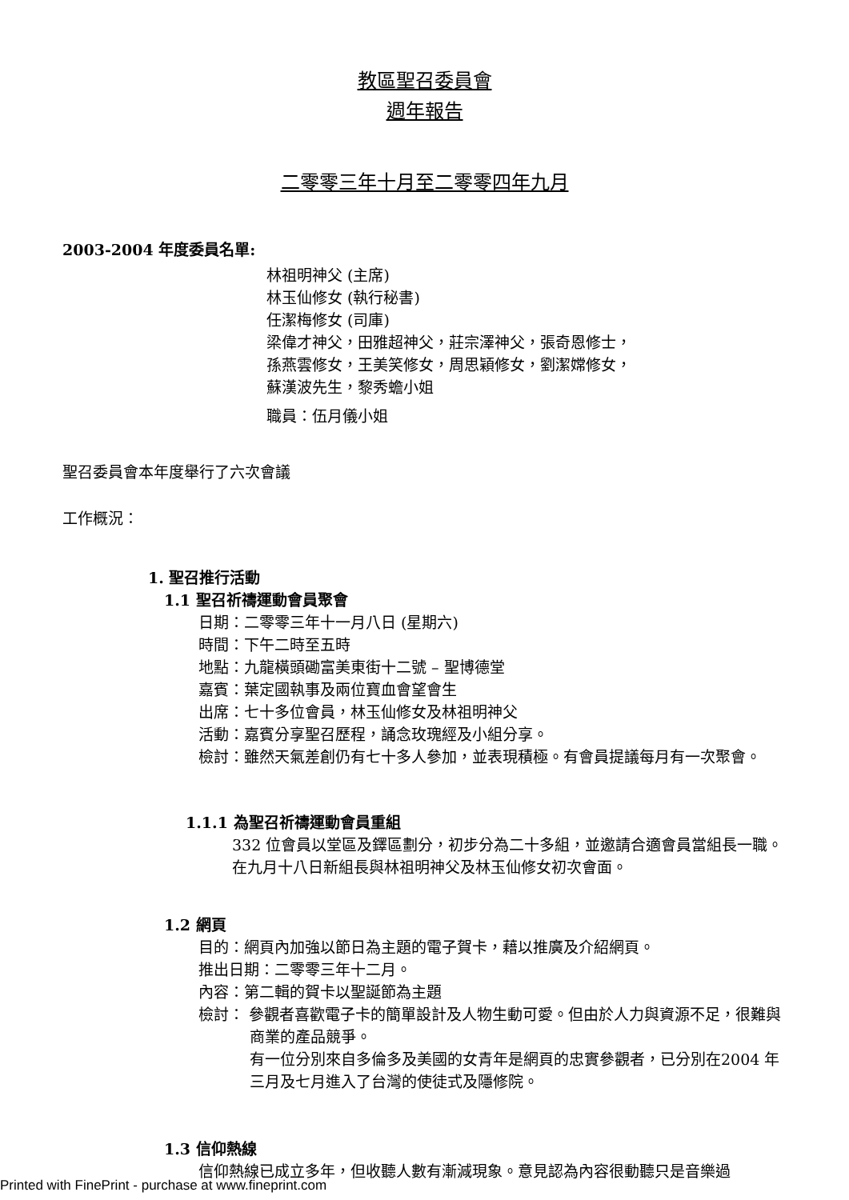教區聖召委員會
週年報告
二零零三年十月至二零零四年九月
2003-2004 年度委員名單:
林祖明神父 (主席)
林玉仙修女 (執行秘書)
任潔梅修女 (司庫)
梁偉才神父，田雅超神父，莊宗澤神父，張奇恩修士，
孫燕雲修女，王美笑修女，周思穎修女，劉潔嫦修女，
蘇漢波先生，黎秀蟾小姐
職員：伍月儀小姐
聖召委員會本年度舉行了六次會議
工作概況：
1. 聖召推行活動
1.1 聖召祈禱運動會員聚會
日期：二零零三年十一月八日 (星期六)
時間：下午二時至五時
地點：九龍橫頭磡富美東街十二號 – 聖博德堂
嘉賓：葉定國執事及兩位寶血會望會生
出席：七十多位會員，林玉仙修女及林祖明神父
活動：嘉賓分享聖召歷程，誦念玫瑰經及小組分享。
檢討：雖然天氣差創仍有七十多人參加，並表現積極。有會員提議每月有一次聚會。
1.1.1 為聖召祈禱運動會員重組
332 位會員以堂區及鐸區劃分，初步分為二十多組，並邀請合適會員當組長一職。在九月十八日新組長與林祖明神父及林玉仙修女初次會面。
1.2 網頁
目的：網頁內加強以節日為主題的電子賀卡，藉以推廣及介紹網頁。
推出日期：二零零三年十二月。
內容：第二輯的賀卡以聖誕節為主題
檢討： 參觀者喜歡電子卡的簡單設計及人物生動可愛。但由於人力與資源不足，很難與商業的產品競爭。
有一位分別來自多倫多及美國的女青年是網頁的忠實參觀者，已分別在2004 年三月及七月進入了台灣的使徒式及隱修院。
1.3 信仰熱線
信仰熱線已成立多年，但收聽人數有漸減現象。意見認為內容很動聽只是音樂過
Printed with FinePrint - purchase at www.fineprint.com